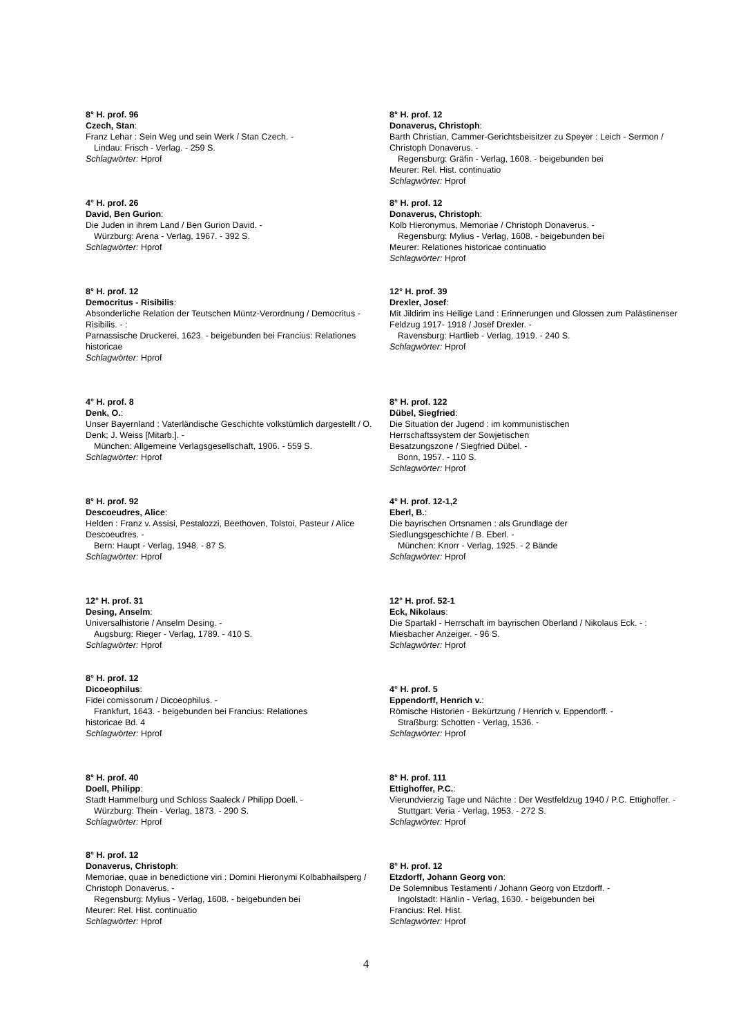8° H. prof. 96
Czech, Stan:
Franz Lehar : Sein Weg und sein Werk / Stan Czech. -
Lindau: Frisch - Verlag. - 259 S.
Schlagwörter: Hprof
4° H. prof. 26
David, Ben Gurion:
Die Juden in ihrem Land / Ben Gurion David. -
Würzburg: Arena - Verlag, 1967. - 392 S.
Schlagwörter: Hprof
8° H. prof. 12
Democritus - Risibilis:
Absonderliche Relation der Teutschen Müntz-Verordnung / Democritus - Risibilis. - :
Parnassische Druckerei, 1623. - beigebunden bei Francius: Relationes historicae
Schlagwörter: Hprof
4° H. prof. 8
Denk, O.:
Unser Bayernland : Vaterländische Geschichte volkstümlich dargestellt / O. Denk; J. Weiss [Mitarb.]. -
München: Allgemeine Verlagsgesellschaft, 1906. - 559 S.
Schlagwörter: Hprof
8° H. prof. 92
Descoeudres, Alice:
Helden : Franz v. Assisi, Pestalozzi, Beethoven, Tolstoi, Pasteur / Alice Descoeudres. -
Bern: Haupt - Verlag, 1948. - 87 S.
Schlagwörter: Hprof
12° H. prof. 31
Desing, Anselm:
Universalhistorie / Anselm Desing. -
Augsburg: Rieger - Verlag, 1789. - 410 S.
Schlagwörter: Hprof
8° H. prof. 12
Dicoeophilus:
Fidei comissorum / Dicoeophilus. -
Frankfurt, 1643. - beigebunden bei Francius: Relationes
historicae Bd. 4
Schlagwörter: Hprof
8° H. prof. 40
Doell, Philipp:
Stadt Hammelburg und Schloss Saaleck / Philipp Doell. -
Würzburg: Thein - Verlag, 1873. - 290 S.
Schlagwörter: Hprof
8° H. prof. 12
Donaverus, Christoph:
Memoriae, quae in benedictione viri : Domini Hieronymi Kolbabhailsperg / Christoph Donaverus. -
Regensburg: Mylius - Verlag, 1608. - beigebunden bei
Meurer: Rel. Hist. continuatio
Schlagwörter: Hprof
8° H. prof. 12
Donaverus, Christoph:
Barth Christian, Cammer-Gerichtsbeisitzer zu Speyer : Leich - Sermon / Christoph Donaverus. -
Regensburg: Gräfin - Verlag, 1608. - beigebunden bei
Meurer: Rel. Hist. continuatio
Schlagwörter: Hprof
8° H. prof. 12
Donaverus, Christoph:
Kolb Hieronymus, Memoriae / Christoph Donaverus. -
Regensburg: Mylius - Verlag, 1608. - beigebunden bei
Meurer: Relationes historicae continuatio
Schlagwörter: Hprof
12° H. prof. 39
Drexler, Josef:
Mit Jildirim ins Heilige Land : Erinnerungen und Glossen zum Palästinenser Feldzug 1917- 1918 / Josef Drexler. -
Ravensburg: Hartlieb - Verlag, 1919. - 240 S.
Schlagwörter: Hprof
8° H. prof. 122
Dübel, Siegfried:
Die Situation der Jugend : im kommunistischen
Herrschaftssystem der Sowjetischen
Besatzungszone / Siegfried Dübel. -
Bonn, 1957. - 110 S.
Schlagwörter: Hprof
4° H. prof. 12-1,2
Eberl, B.:
Die bayrischen Ortsnamen : als Grundlage der
Siedlungsgeschichte / B. Eberl. -
München: Knorr - Verlag, 1925. - 2 Bände
Schlagwörter: Hprof
12° H. prof. 52-1
Eck, Nikolaus:
Die Spartakl - Herrschaft im bayrischen Oberland / Nikolaus Eck. - : Miesbacher Anzeiger. - 96 S.
Schlagwörter: Hprof
4° H. prof. 5
Eppendorff, Henrich v.:
Römische Historien - Bekürtzung / Henrich v. Eppendorff. -
Straßburg: Schotten - Verlag, 1536. -
Schlagwörter: Hprof
8° H. prof. 111
Ettighoffer, P.C.:
Vierundvierzig Tage und Nächte : Der Westfeldzug 1940 / P.C. Ettighoffer. -
Stuttgart: Veria - Verlag, 1953. - 272 S.
Schlagwörter: Hprof
8° H. prof. 12
Etzdorff, Johann Georg von:
De Solemnibus Testamenti / Johann Georg von Etzdorff. -
Ingolstadt: Hänlin - Verlag, 1630. - beigebunden bei
Francius: Rel. Hist.
Schlagwörter: Hprof
4